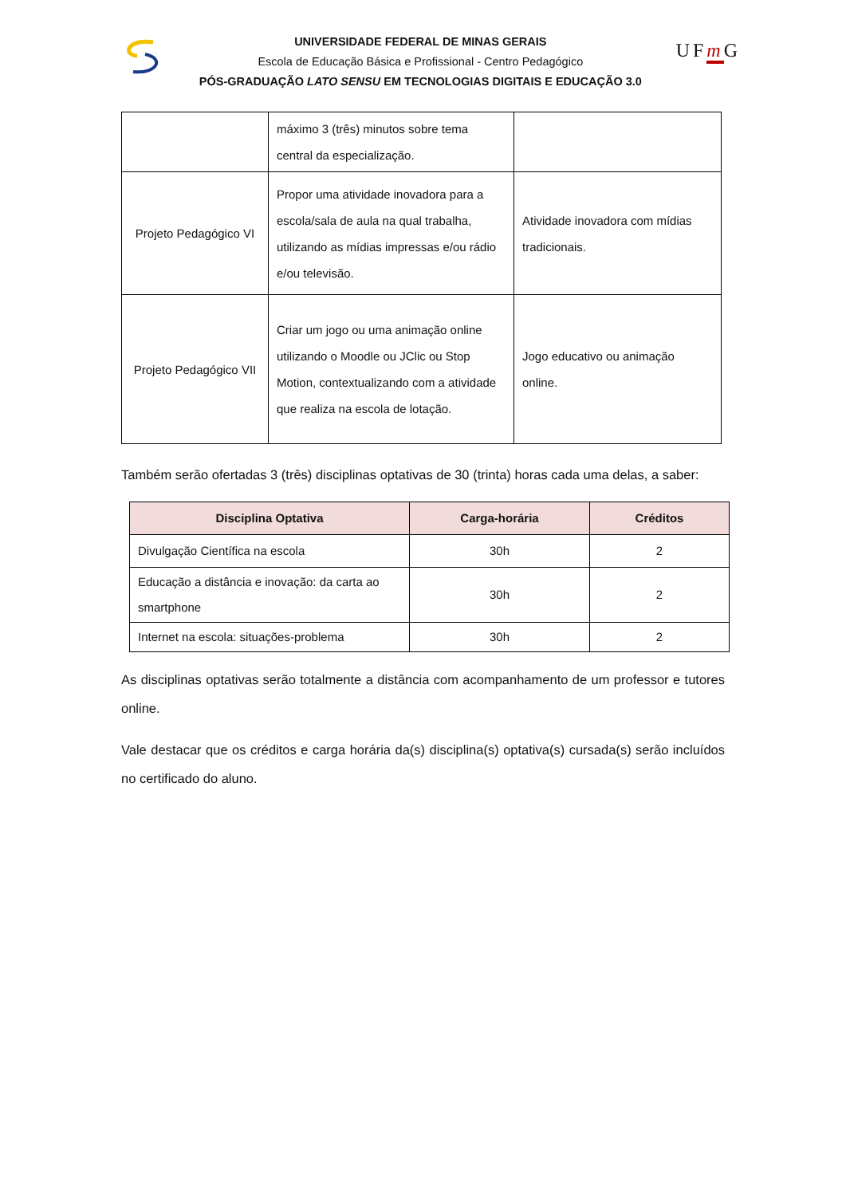UNIVERSIDADE FEDERAL DE MINAS GERAIS
Escola de Educação Básica e Profissional - Centro Pedagógico
PÓS-GRADUAÇÃO LATO SENSU EM TECNOLOGIAS DIGITAIS E EDUCAÇÃO 3.0
UFm G
| | máximo 3 (três) minutos sobre tema central da especialização. | |
| Projeto Pedagógico VI | Propor uma atividade inovadora para a escola/sala de aula na qual trabalha, utilizando as mídias impressas e/ou rádio e/ou televisão. | Atividade inovadora com mídias tradicionais. |
| Projeto Pedagógico VII | Criar um jogo ou uma animação online utilizando o Moodle ou JClic ou Stop Motion, contextualizando com a atividade que realiza na escola de lotação. | Jogo educativo ou animação online. |
Também serão ofertadas 3 (três) disciplinas optativas de 30 (trinta) horas cada uma delas, a saber:
| Disciplina Optativa | Carga-horária | Créditos |
| --- | --- | --- |
| Divulgação Científica na escola | 30h | 2 |
| Educação a distância e inovação: da carta ao smartphone | 30h | 2 |
| Internet na escola: situações-problema | 30h | 2 |
As disciplinas optativas serão totalmente a distância com acompanhamento de um professor e tutores online.
Vale destacar que os créditos e carga horária da(s) disciplina(s) optativa(s) cursada(s) serão incluídos no certificado do aluno.